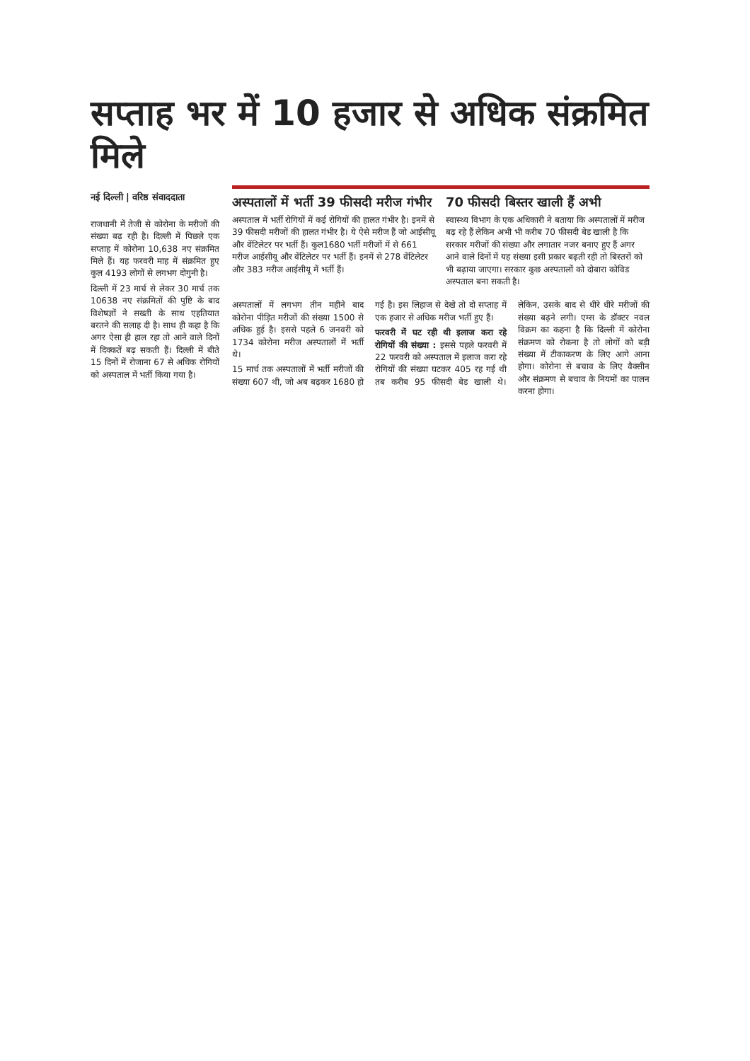सप्ताह भर में 10 हजार से अधिक संक्रमित मिले
नई दिल्ली | वरिष्ठ संवाददाता
राजधानी में तेजी से कोरोना के मरीजों की संख्या बढ़ रही है। दिल्ली में पिछले एक सप्ताह में कोरोना 10,638 नए संक्रमित मिले हैं। यह फरवरी माह में संक्रमित हुए कुल 4193 लोगों से लगभग दोगुनी है।
दिल्ली में 23 मार्च से लेकर 30 मार्च तक 10638 नए संक्रमितों की पुष्टि के बाद विशेषज्ञों ने सख्ती के साथ एहतियात बरतने की सलाह दी है। साथ ही कहा है कि अगर ऐसा ही हाल रहा तो आने वाले दिनों में दिक्कतें बढ़ सकती हैं। दिल्ली में बीते 15 दिनों में रोजाना 67 से अधिक रोगियों को अस्पताल में भर्ती किया गया है।
अस्पतालों में भर्ती 39 फीसदी मरीज गंभीर
अस्पताल में भर्ती रोगियों में कई रोगियों की हालत गंभीर है। इनमें से 39 फीसदी मरीजों की हालत गंभीर है। ये ऐसे मरीज हैं जो आईसीयू और वेंटिलेटर पर भर्ती हैं। कुल1680 भर्ती मरीजों में से 661 मरीज आईसीयू और वेंटिलेटर पर भर्ती हैं। इनमें से 278 वेंटिलेटर और 383 मरीज आईसीयू में भर्ती हैं।
70 फीसदी बिस्तर खाली हैं अभी
स्वास्थ्य विभाग के एक अधिकारी ने बताया कि अस्पतालों में मरीज बढ़ रहे हैं लेकिन अभी भी करीब 70 फीसदी बेड खाली है कि सरकार मरीजों की संख्या और लगातार नजर बनाए हुए हैं अगर आने वाले दिनों में यह संख्या इसी प्रकार बढ़ती रही तो बिस्तरों को भी बढ़ाया जाएगा। सरकार कुछ अस्पतालों को दोबारा कोविड अस्पताल बना सकती है।
अस्पतालों में लगभग तीन महीने बाद कोरोना पीड़ित मरीजों की संख्या 1500 से अधिक हुई है। इससे पहले 6 जनवरी को 1734 कोरोना मरीज अस्पतालों में भर्ती थे।
15 मार्च तक अस्पतालों में भर्ती मरीजों की संख्या 607 थी, जो अब बढ़कर 1680 हो गई है। इस लिहाज से देखे तो दो सप्ताह में एक हजार से अधिक मरीज भर्ती हुए हैं।
फरवरी में घट रही थी इलाज करा रहे रोगियों की संख्या : इससे पहले फरवरी में 22 फरवरी को अस्पताल में इलाज करा रहे रोगियों की संख्या घटकर 405 रह गई थी तब करीब 95 फीसदी बेड खाली थे। लेकिन, उसके बाद से धीरे धीरे मरीजों की संख्या बढ़ने लगी। एम्स के डॉक्टर नवल विक्रम का कहना है कि दिल्ली में कोरोना संक्रमण को रोकना है तो लोगों को बड़ी संख्या में टीकाकरण के लिए आगे आना होगा। कोरोना से बचाव के लिए वैक्सीन और संक्रमण से बचाव के नियमों का पालन करना होगा।